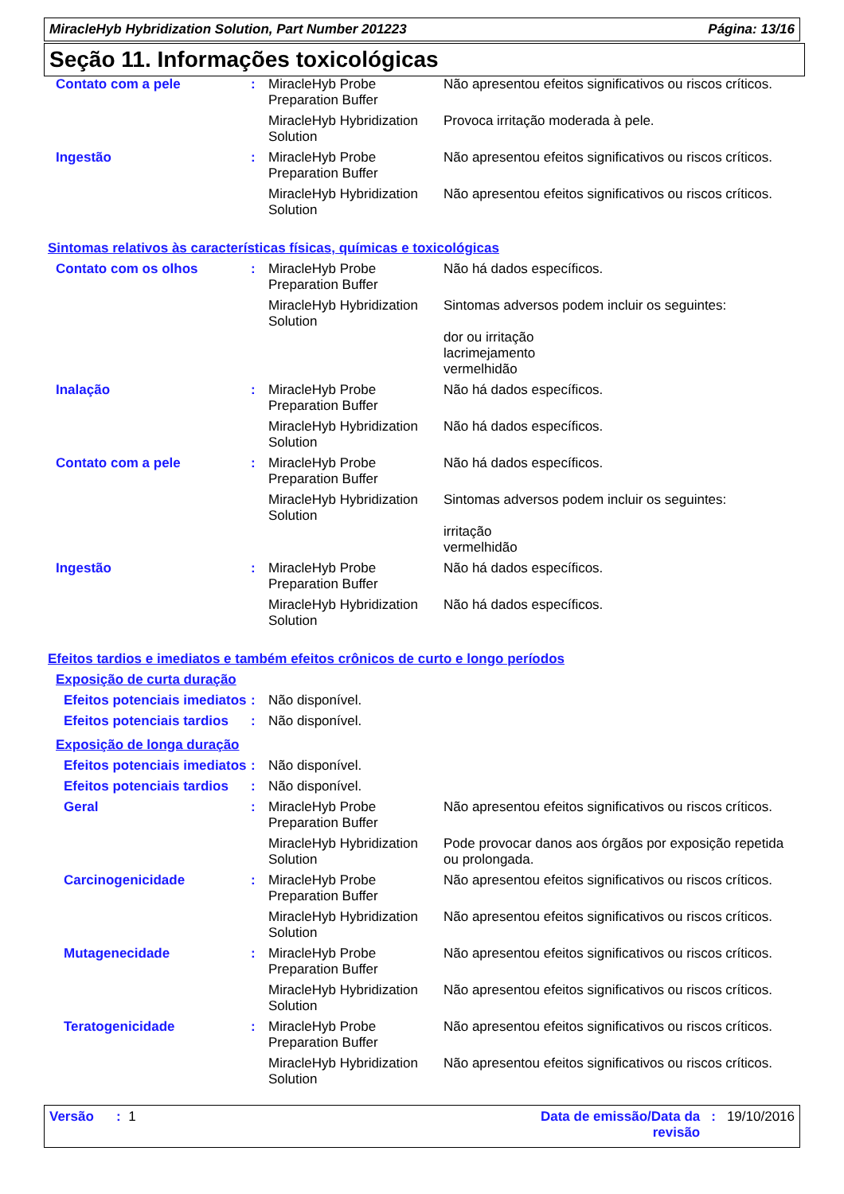MiracleHyb Hybridization Solution, Part Number 201223 Página: 13/16
Seção 11. Informações toxicológicas
| Contato com a pele | : | MiracleHyb Probe Preparation Buffer | Não apresentou efeitos significativos ou riscos críticos. |
| | | MiracleHyb Hybridization Solution | Provoca irritação moderada à pele. |
| Ingestão | : | MiracleHyb Probe Preparation Buffer | Não apresentou efeitos significativos ou riscos críticos. |
| | | MiracleHyb Hybridization Solution | Não apresentou efeitos significativos ou riscos críticos. |
Sintomas relativos às características físicas, químicas e toxicológicas
| Contato com os olhos | : | MiracleHyb Probe Preparation Buffer | Não há dados específicos. |
| | | MiracleHyb Hybridization Solution | Sintomas adversos podem incluir os seguintes: dor ou irritação lacrimejamento vermelhidão |
| Inalação | : | MiracleHyb Probe Preparation Buffer | Não há dados específicos. |
| | | MiracleHyb Hybridization Solution | Não há dados específicos. |
| Contato com a pele | : | MiracleHyb Probe Preparation Buffer | Não há dados específicos. |
| | | MiracleHyb Hybridization Solution | Sintomas adversos podem incluir os seguintes: irritação vermelhidão |
| Ingestão | : | MiracleHyb Probe Preparation Buffer | Não há dados específicos. |
| | | MiracleHyb Hybridization Solution | Não há dados específicos. |
Efeitos tardios e imediatos e também efeitos crônicos de curto e longo períodos
Exposição de curta duração
| Efeitos potenciais imediatos | : | Não disponível. |
| Efeitos potenciais tardios | : | Não disponível. |
Exposição de longa duração
| Efeitos potenciais imediatos | : | Não disponível. | |
| Efeitos potenciais tardios | : | Não disponível. | |
| Geral | : | MiracleHyb Probe Preparation Buffer | Não apresentou efeitos significativos ou riscos críticos. |
| | | MiracleHyb Hybridization Solution | Pode provocar danos aos órgãos por exposição repetida ou prolongada. |
| Carcinogenicidade | : | MiracleHyb Probe Preparation Buffer | Não apresentou efeitos significativos ou riscos críticos. |
| | | MiracleHyb Hybridization Solution | Não apresentou efeitos significativos ou riscos críticos. |
| Mutagenecidade | : | MiracleHyb Probe Preparation Buffer | Não apresentou efeitos significativos ou riscos críticos. |
| | | MiracleHyb Hybridization Solution | Não apresentou efeitos significativos ou riscos críticos. |
| Teratogenicidade | : | MiracleHyb Probe Preparation Buffer | Não apresentou efeitos significativos ou riscos críticos. |
| | | MiracleHyb Hybridization Solution | Não apresentou efeitos significativos ou riscos críticos. |
Versão : 1 Data de emissão/Data da
revisão: 19/10/2016